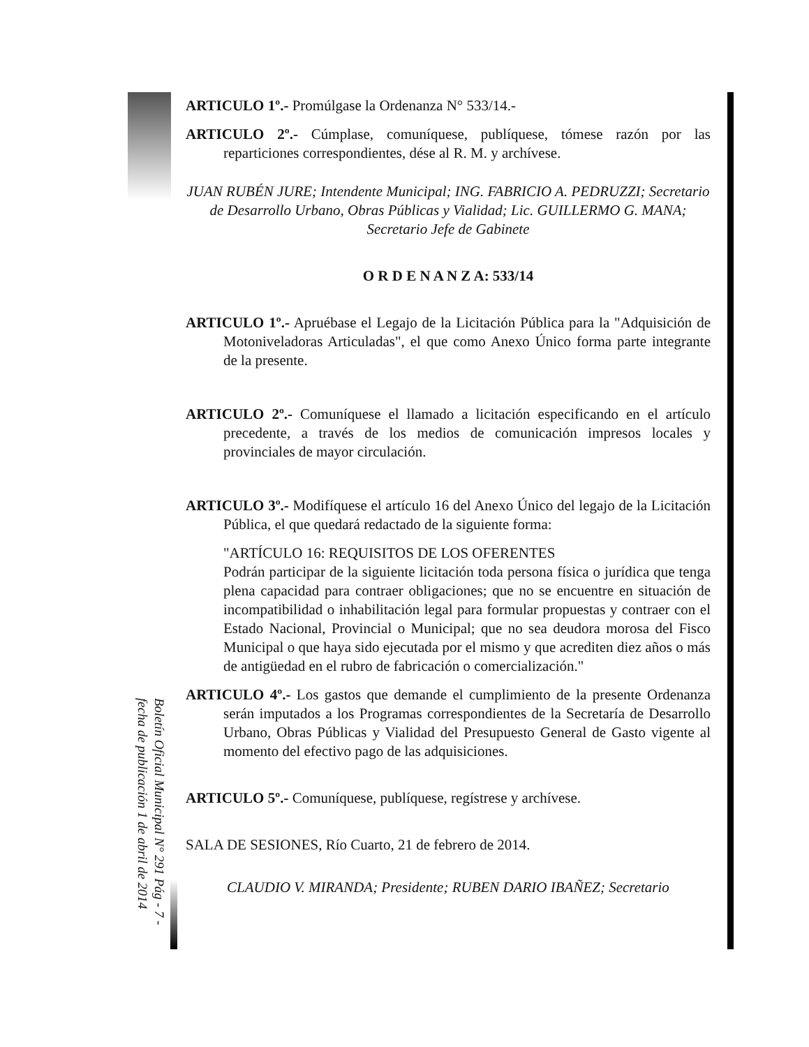ARTICULO 1º.- Promúlgase la Ordenanza N° 533/14.-
ARTICULO 2º.- Cúmplase, comuníquese, publíquese, tómese razón por las reparticiones correspondientes, dése al R. M. y archívese.
JUAN RUBÉN JURE; Intendente Municipal; ING. FABRICIO A. PEDRUZZI; Secretario de Desarrollo Urbano, Obras Públicas y Vialidad; Lic. GUILLERMO G. MANA; Secretario Jefe de Gabinete
O R D E N A N Z A: 533/14
ARTICULO 1º.- Apruébase el Legajo de la Licitación Pública para la "Adquisición de Motoniveladoras Articuladas", el que como Anexo Único forma parte integrante de la presente.
ARTICULO 2º.- Comuníquese el llamado a licitación especificando en el artículo precedente, a través de los medios de comunicación impresos locales y provinciales de mayor circulación.
ARTICULO 3º.- Modifíquese el artículo 16 del Anexo Único del legajo de la Licitación Pública, el que quedará redactado de la siguiente forma:
"ARTÍCULO 16: REQUISITOS DE LOS OFERENTES
Podrán participar de la siguiente licitación toda persona física o jurídica que tenga plena capacidad para contraer obligaciones; que no se encuentre en situación de incompatibilidad o inhabilitación legal para formular propuestas y contraer con el Estado Nacional, Provincial o Municipal; que no sea deudora morosa del Fisco Municipal o que haya sido ejecutada por el mismo y que acrediten diez años o más de antigüedad en el rubro de fabricación o comercialización."
ARTICULO 4º.- Los gastos que demande el cumplimiento de la presente Ordenanza serán imputados a los Programas correspondientes de la Secretaría de Desarrollo Urbano, Obras Públicas y Vialidad del Presupuesto General de Gasto vigente al momento del efectivo pago de las adquisiciones.
ARTICULO 5º.- Comuníquese, publíquese, regístrese y archívese.
SALA DE SESIONES, Río Cuarto, 21 de febrero de 2014.
CLAUDIO V. MIRANDA; Presidente; RUBEN DARIO IBAÑEZ; Secretario
Boletín Oficial Municipal N° 291 Pág - 7 - fecha de publicación 1 de abril de 2014